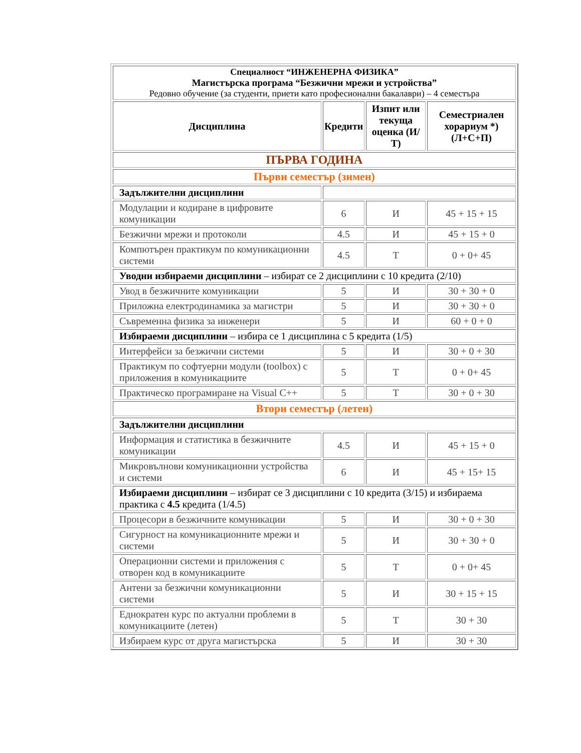| Специалност “ИНЖЕНЕРНА ФИЗИКА” Магистърска програма “Безжични мрежи и устройства” Редовно обучение (за студенти, приети като професионални бакалаври) – 4 семестъра | | | |
| Дисциплина | Кредити | Изпит или текуща оценка (И/Т) | Семестриален хорариум *) (Л+С+П) |
| ПЪРВА ГОДИНА | | | |
| Първи семестър (зимен) | | | |
| Задължителни дисциплини | | | |
| Модулации и кодиране в цифровите комуникации | 6 | И | 45 + 15 + 15 |
| Безжични мрежи и протоколи | 4.5 | И | 45 + 15 + 0 |
| Компютърен практикум по комуникационни системи | 4.5 | Т | 0 + 0+ 45 |
| Уводни избираеми дисциплини – избират се 2 дисциплини с 10 кредита (2/10) | | | |
| Увод в безжичните комуникации | 5 | И | 30 + 30 + 0 |
| Приложна електродинамика за магистри | 5 | И | 30 + 30 + 0 |
| Съвременна физика за инженери | 5 | И | 60 + 0 + 0 |
| Избираеми дисциплини – избира се 1 дисциплина с 5 кредита (1/5) | | | |
| Интерфейси за безжични системи | 5 | И | 30 + 0 + 30 |
| Практикум по софтуерни модули (toolbox) с приложения в комуникациите | 5 | Т | 0 + 0+ 45 |
| Практическо програмиране на Visual C++ | 5 | Т | 30 + 0 + 30 |
| Втори семестър (летен) | | | |
| Задължителни дисциплини | | | |
| Информация и статистика в безжичните комуникации | 4.5 | И | 45 + 15 + 0 |
| Микровълнови комуникационни устройства и системи | 6 | И | 45 + 15+ 15 |
| Избираеми дисциплини – избират се 3 дисциплини с 10 кредита (3/15) и избираема практика с 4.5 кредита (1/4.5) | | | |
| Процесори в безжичните комуникации | 5 | И | 30 + 0 + 30 |
| Сигурност на комуникационните мрежи и системи | 5 | И | 30 + 30 + 0 |
| Операционни системи и приложения с отворен код в комуникациите | 5 | Т | 0 + 0+ 45 |
| Антени за безжични комуникационни системи | 5 | И | 30 + 15 + 15 |
| Еднократен курс по актуални проблеми в комуникациите (летен) | 5 | Т | 30 + 30 |
| Избираем курс от друга магистърска | 5 | И | 30 + 30 |